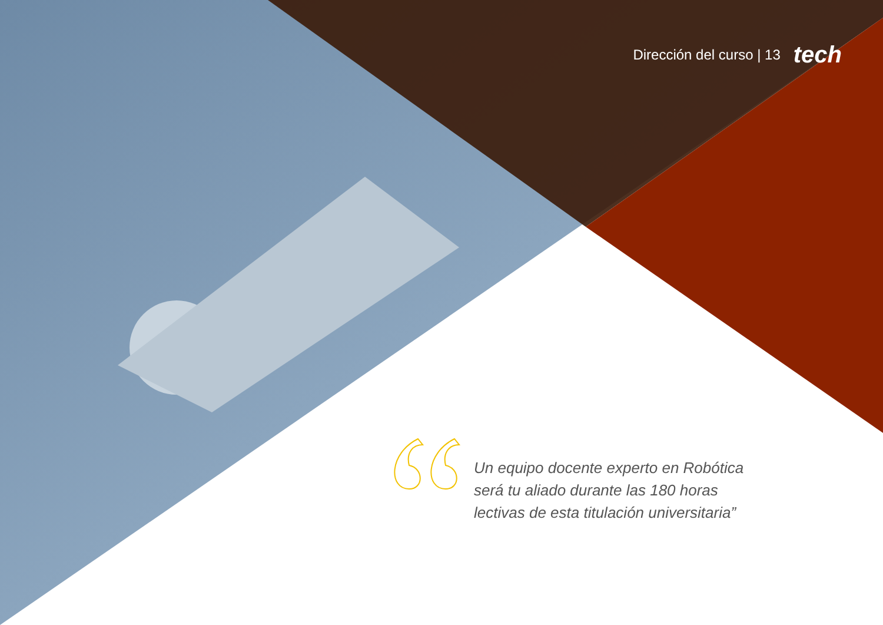Dirección del curso | 13 tech
Un equipo docente experto en Robótica será tu aliado durante las 180 horas lectivas de esta titulación universitaria”